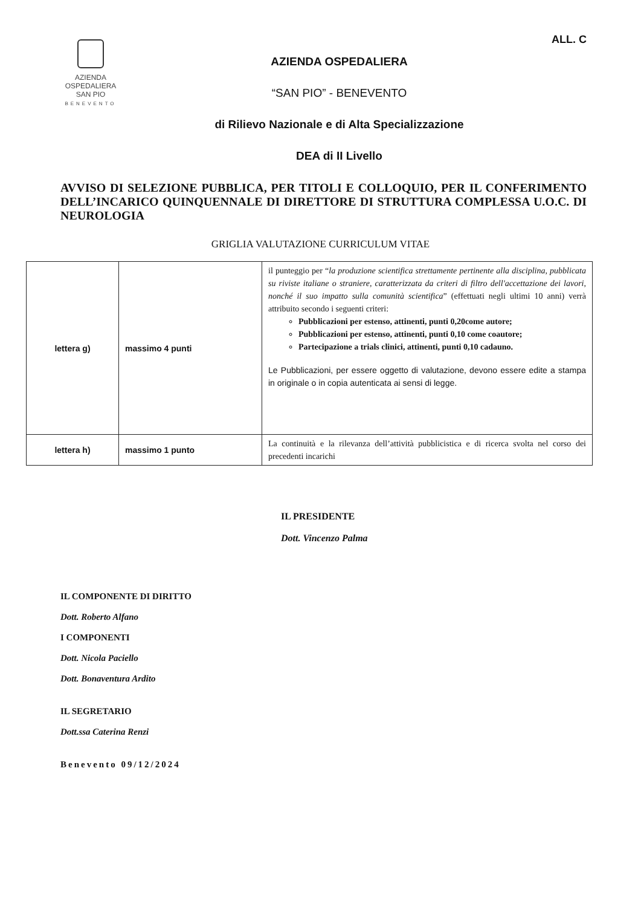AZIENDA
OSPEDALIERA
SAN PIO
BENEVENTO
AZIENDA OSPEDALIERA
“SAN PIO” - BENEVENTO
di Rilievo Nazionale e di Alta Specializzazione
DEA di II Livello
ALL. C
AVVISO DI SELEZIONE PUBBLICA, PER TITOLI E COLLOQUIO, PER IL CONFERIMENTO DELL’INCARICO QUINQUENNALE DI DIRETTORE DI STRUTTURA COMPLESSA U.O.C. DI NEUROLOGIA
GRIGLIA VALUTAZIONE CURRICULUM VITAE
| lettera g) | massimo 4 punti | il punteggio per “ la produzione scientifica strettamente pertinente alla disciplina, pubblicata su riviste italiane o straniere, caratterizzata da criteri di filtro dell'accettazione dei lavori, nonché il suo impatto sulla comunità scientifica ” (effettuati negli ultimi 10 anni) verrà attribuito secondo i seguenti criteri: Pubblicazioni per estenso, attinenti, punti 0,20come autore; Pubblicazioni per estenso, attinenti, punti 0,10 come coautore; Partecipazione a trials clinici, attinenti, punti 0,10 cadauno. Le Pubblicazioni, per essere oggetto di valutazione, devono essere edite a stampa in originale o in copia autenticata ai sensi di legge. |
| lettera h) | massimo 1 punto | La continuità e la rilevanza dell’attività pubblicistica e di ricerca svolta nel corso dei precedenti incarichi |
IL PRESIDENTE
Dott. Vincenzo Palma
IL COMPONENTE DI DIRITTO
Dott. Roberto Alfano
I COMPONENTI
Dott. Nicola Paciello
Dott. Bonaventura Ardito
IL SEGRETARIO
Dott.ssa Caterina Renzi
Benevento 09/12/2024